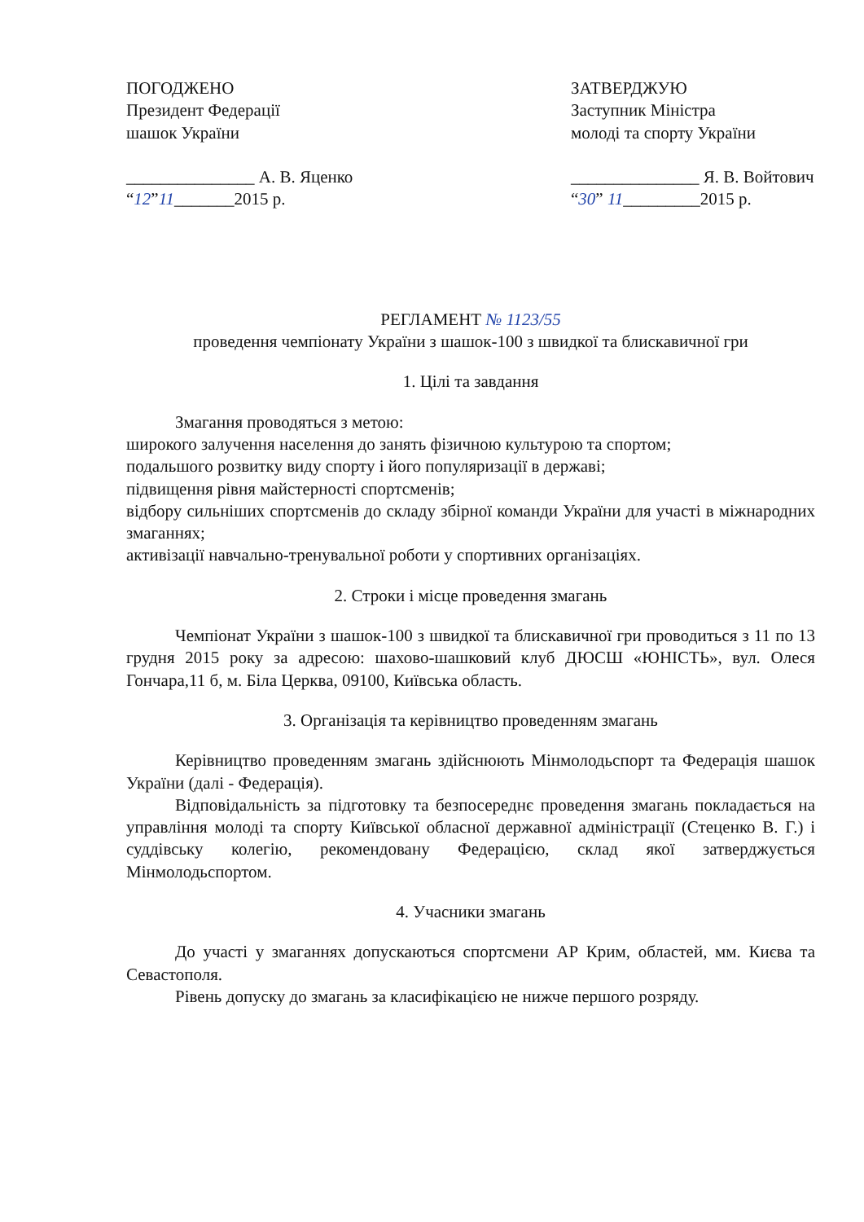ПОГОДЖЕНО
Президент Федерації
шашок України
_______________ А. В. Яценко
“12”11_______2015 р.
ЗАТВЕРДЖУЮ
Заступник Міністра
молоді та спорту України
_______________ Я. В. Войтович
“30” 11_________2015 р.
РЕГЛАМЕНТ № 1123/55
проведення чемпіонату України з шашок-100 з швидкої та блискавичної гри
1. Цілі та завдання
Змагання проводяться з метою:
широкого залучення населення до занять фізичною культурою та спортом;
подальшого розвитку виду спорту і його популяризації в державі;
підвищення рівня майстерності спортсменів;
відбору сильніших спортсменів до складу збірної команди України для участі в міжнародних змаганнях;
активізації навчально-тренувальної роботи у спортивних організаціях.
2. Строки і місце проведення змагань
Чемпіонат України з шашок-100 з швидкої та блискавичної гри проводиться з 11 по 13 грудня 2015 року за адресою: шахово-шашковий клуб ДЮСШ «ЮНІСТЬ», вул. Олеся Гончара,11 б, м. Біла Церква, 09100, Київська область.
3. Організація та керівництво проведенням змагань
Керівництво проведенням змагань здійснюють Мінмолодьспорт та Федерація шашок України (далі - Федерація).
Відповідальність за підготовку та безпосереднє проведення змагань покладається на управління молоді та спорту Київської обласної державної адміністрації (Стеценко В. Г.) і суддівську колегію, рекомендовану Федерацією, склад якої затверджується Мінмолодьспортом.
4. Учасники змагань
До участі у змаганнях допускаються спортсмени АР Крим, областей, мм. Києва та Севастополя.
Рівень допуску до змагань за класифікацією не нижче першого розряду.